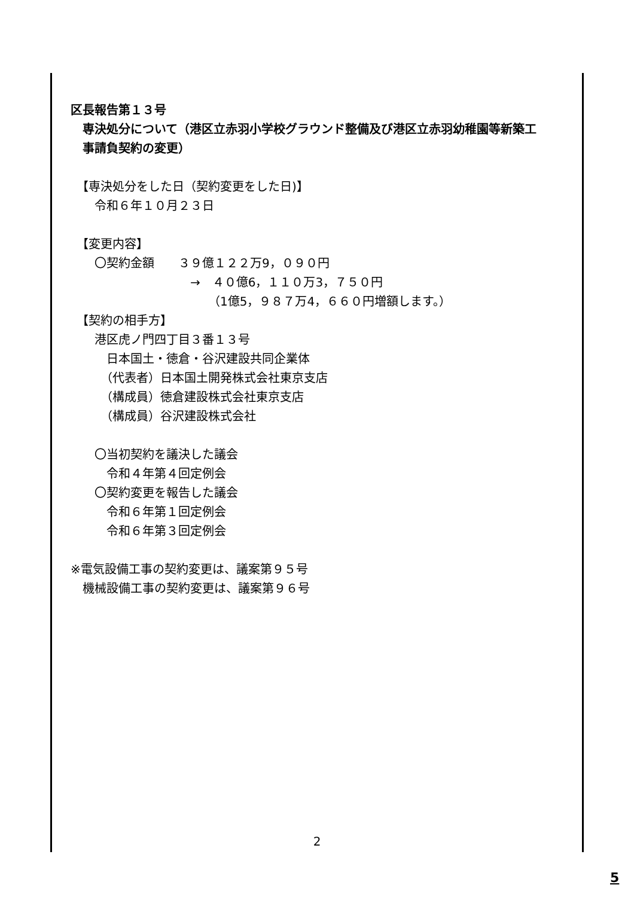区長報告第１３号
　専決処分について（港区立赤羽小学校グラウンド整備及び港区立赤羽幼稚園等新築工
　事請負契約の変更）
　【専決処分をした日（契約変更をした日)】
　　令和６年１０月２３日
　【変更内容】
　　〇契約金額　　３９億１２２万9，０９０円
　　　　　　　　　　→　４０億6，１１０万3，７５０円
　　　　　　　　　　　　（1億5，９８７万4，６６０円増額します。）
　【契約の相手方】
　　港区虎ノ門四丁目３番１３号
　　　日本国土・徳倉・谷沢建設共同企業体
　　　（代表者）日本国土開発株式会社東京支店
　　　（構成員）徳倉建設株式会社東京支店
　　　（構成員）谷沢建設株式会社
　　〇当初契約を議決した議会
　　　令和４年第４回定例会
　　〇契約変更を報告した議会
　　　令和６年第１回定例会
　　　令和６年第３回定例会
※電気設備工事の契約変更は、議案第９５号
　機械設備工事の契約変更は、議案第９６号
2
5